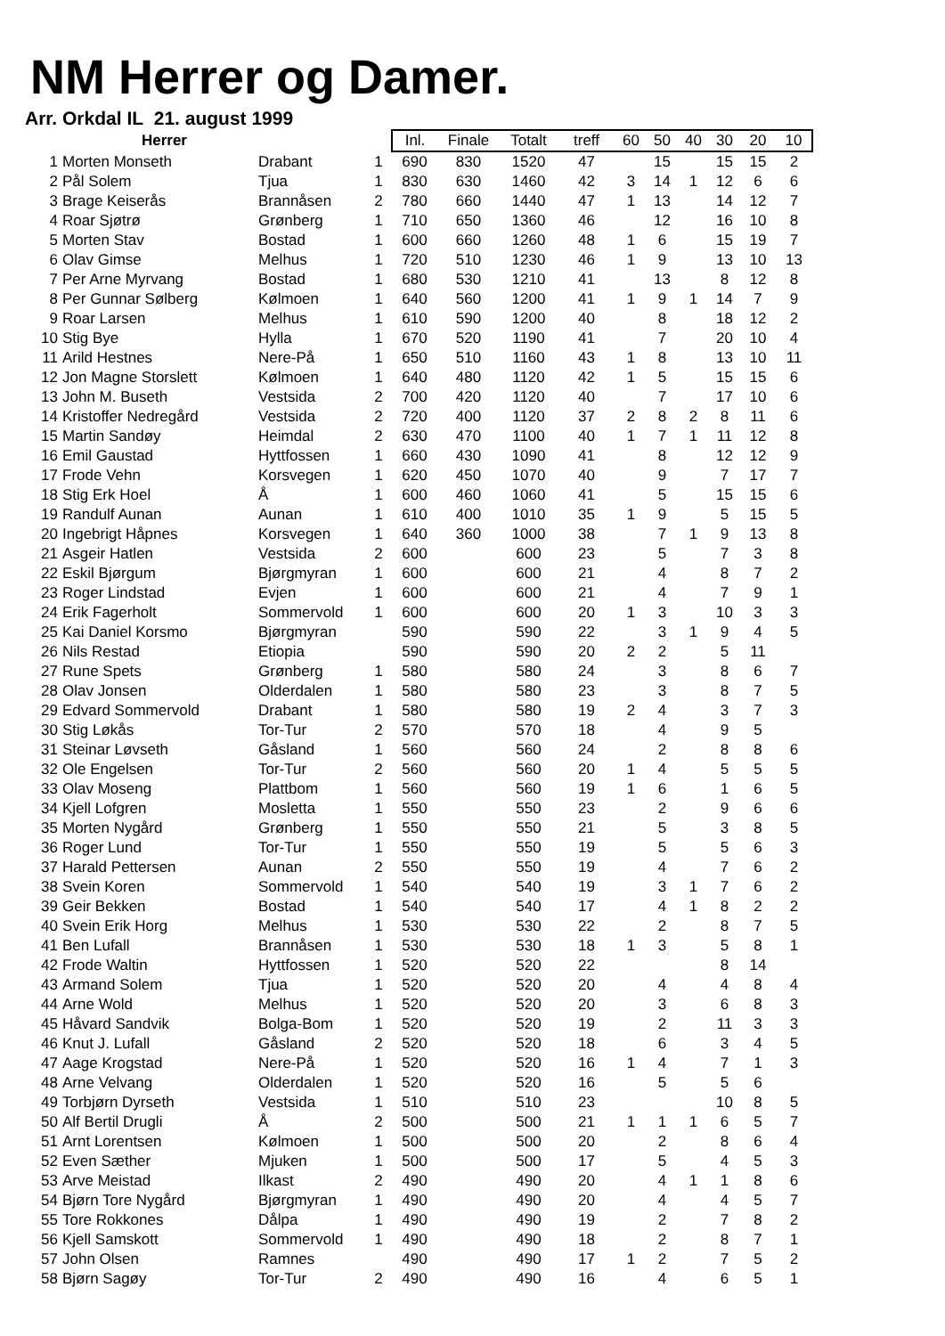NM Herrer og Damer.
Arr. Orkdal IL 21. august 1999
| Herrer | | | | Inl. | Finale | Totalt | treff | 60 | 50 | 40 | 30 | 20 | 10 |
| --- | --- | --- | --- | --- | --- | --- | --- | --- | --- | --- | --- | --- | --- |
| 1 | Morten Monseth | Drabant | 1 | 690 | 830 | 1520 | 47 | | 15 | | 15 | 15 | 2 |
| 2 | Pål Solem | Tjua | 1 | 830 | 630 | 1460 | 42 | 3 | 14 | 1 | 12 | 6 | 6 |
| 3 | Brage Keiserås | Brannåsen | 2 | 780 | 660 | 1440 | 47 | 1 | 13 | | 14 | 12 | 7 |
| 4 | Roar Sjøtrø | Grønberg | 1 | 710 | 650 | 1360 | 46 | | 12 | | 16 | 10 | 8 |
| 5 | Morten Stav | Bostad | 1 | 600 | 660 | 1260 | 48 | 1 | 6 | | 15 | 19 | 7 |
| 6 | Olav Gimse | Melhus | 1 | 720 | 510 | 1230 | 46 | 1 | 9 | | 13 | 10 | 13 |
| 7 | Per Arne Myrvang | Bostad | 1 | 680 | 530 | 1210 | 41 | | 13 | | 8 | 12 | 8 |
| 8 | Per Gunnar Sølberg | Kølmoen | 1 | 640 | 560 | 1200 | 41 | 1 | 9 | 1 | 14 | 7 | 9 |
| 9 | Roar Larsen | Melhus | 1 | 610 | 590 | 1200 | 40 | | 8 | | 18 | 12 | 2 |
| 10 | Stig Bye | Hylla | 1 | 670 | 520 | 1190 | 41 | | 7 | | 20 | 10 | 4 |
| 11 | Arild Hestnes | Nere-På | 1 | 650 | 510 | 1160 | 43 | 1 | 8 | | 13 | 10 | 11 |
| 12 | Jon Magne Storslett | Kølmoen | 1 | 640 | 480 | 1120 | 42 | 1 | 5 | | 15 | 15 | 6 |
| 13 | John M. Buseth | Vestsida | 2 | 700 | 420 | 1120 | 40 | | 7 | | 17 | 10 | 6 |
| 14 | Kristoffer Nedregård | Vestsida | 2 | 720 | 400 | 1120 | 37 | 2 | 8 | 2 | 8 | 11 | 6 |
| 15 | Martin Sandøy | Heimdal | 2 | 630 | 470 | 1100 | 40 | 1 | 7 | 1 | 11 | 12 | 8 |
| 16 | Emil Gaustad | Hyttfossen | 1 | 660 | 430 | 1090 | 41 | | 8 | | 12 | 12 | 9 |
| 17 | Frode Vehn | Korsvegen | 1 | 620 | 450 | 1070 | 40 | | 9 | | 7 | 17 | 7 |
| 18 | Stig Erk Hoel | Å | 1 | 600 | 460 | 1060 | 41 | | 5 | | 15 | 15 | 6 |
| 19 | Randulf Aunan | Aunan | 1 | 610 | 400 | 1010 | 35 | 1 | 9 | | 5 | 15 | 5 |
| 20 | Ingebrigt Håpnes | Korsvegen | 1 | 640 | 360 | 1000 | 38 | | 7 | 1 | 9 | 13 | 8 |
| 21 | Asgeir Hatlen | Vestsida | 2 | 600 | | 600 | 23 | | 5 | | 7 | 3 | 8 |
| 22 | Eskil Bjørgum | Bjørgmyran | 1 | 600 | | 600 | 21 | | 4 | | 8 | 7 | 2 |
| 23 | Roger Lindstad | Evjen | 1 | 600 | | 600 | 21 | | 4 | | 7 | 9 | 1 |
| 24 | Erik Fagerholt | Sommervold | 1 | 600 | | 600 | 20 | 1 | 3 | | 10 | 3 | 3 |
| 25 | Kai Daniel Korsmo | Bjørgmyran | | 590 | | 590 | 22 | | 3 | 1 | 9 | 4 | 5 |
| 26 | Nils Restad | Etiopia | | 590 | | 590 | 20 | 2 | 2 | | 5 | 11 | |
| 27 | Rune Spets | Grønberg | 1 | 580 | | 580 | 24 | | 3 | | 8 | 6 | 7 |
| 28 | Olav Jonsen | Olderdalen | 1 | 580 | | 580 | 23 | | 3 | | 8 | 7 | 5 |
| 29 | Edvard Sommervold | Drabant | 1 | 580 | | 580 | 19 | 2 | 4 | | 3 | 7 | 3 |
| 30 | Stig Løkås | Tor-Tur | 2 | 570 | | 570 | 18 | | 4 | | 9 | 5 | |
| 31 | Steinar Løvseth | Gåsland | 1 | 560 | | 560 | 24 | | 2 | | 8 | 8 | 6 |
| 32 | Ole Engelsen | Tor-Tur | 2 | 560 | | 560 | 20 | 1 | 4 | | 5 | 5 | 5 |
| 33 | Olav Moseng | Plattbom | 1 | 560 | | 560 | 19 | 1 | 6 | | 1 | 6 | 5 |
| 34 | Kjell Lofgren | Mosletta | 1 | 550 | | 550 | 23 | | 2 | | 9 | 6 | 6 |
| 35 | Morten Nygård | Grønberg | 1 | 550 | | 550 | 21 | | 5 | | 3 | 8 | 5 |
| 36 | Roger Lund | Tor-Tur | 1 | 550 | | 550 | 19 | | 5 | | 5 | 6 | 3 |
| 37 | Harald Pettersen | Aunan | 2 | 550 | | 550 | 19 | | 4 | | 7 | 6 | 2 |
| 38 | Svein Koren | Sommervold | 1 | 540 | | 540 | 19 | | 3 | 1 | 7 | 6 | 2 |
| 39 | Geir Bekken | Bostad | 1 | 540 | | 540 | 17 | | 4 | 1 | 8 | 2 | 2 |
| 40 | Svein Erik Horg | Melhus | 1 | 530 | | 530 | 22 | | 2 | | 8 | 7 | 5 |
| 41 | Ben Lufall | Brannåsen | 1 | 530 | | 530 | 18 | 1 | 3 | | 5 | 8 | 1 |
| 42 | Frode Waltin | Hyttfossen | 1 | 520 | | 520 | 22 | | | | 8 | 14 | |
| 43 | Armand Solem | Tjua | 1 | 520 | | 520 | 20 | | 4 | | 4 | 8 | 4 |
| 44 | Arne Wold | Melhus | 1 | 520 | | 520 | 20 | | 3 | | 6 | 8 | 3 |
| 45 | Håvard Sandvik | Bolga-Bom | 1 | 520 | | 520 | 19 | | 2 | | 11 | 3 | 3 |
| 46 | Knut J. Lufall | Gåsland | 2 | 520 | | 520 | 18 | | 6 | | 3 | 4 | 5 |
| 47 | Aage Krogstad | Nere-På | 1 | 520 | | 520 | 16 | 1 | 4 | | 7 | 1 | 3 |
| 48 | Arne Velvang | Olderdalen | 1 | 520 | | 520 | 16 | | 5 | | 5 | 6 | |
| 49 | Torbjørn Dyrseth | Vestsida | 1 | 510 | | 510 | 23 | | | | 10 | 8 | 5 |
| 50 | Alf Bertil Drugli | Å | 2 | 500 | | 500 | 21 | 1 | 1 | 1 | 6 | 5 | 7 |
| 51 | Arnt Lorentsen | Kølmoen | 1 | 500 | | 500 | 20 | | 2 | | 8 | 6 | 4 |
| 52 | Even Sæther | Mjuken | 1 | 500 | | 500 | 17 | | 5 | | 4 | 5 | 3 |
| 53 | Arve Meistad | Ilkast | 2 | 490 | | 490 | 20 | | 4 | 1 | 1 | 8 | 6 |
| 54 | Bjørn Tore Nygård | Bjørgmyran | 1 | 490 | | 490 | 20 | | 4 | | 4 | 5 | 7 |
| 55 | Tore Rokkones | Dålpa | 1 | 490 | | 490 | 19 | | 2 | | 7 | 8 | 2 |
| 56 | Kjell Samskott | Sommervold | 1 | 490 | | 490 | 18 | | 2 | | 8 | 7 | 1 |
| 57 | John Olsen | Ramnes | | 490 | | 490 | 17 | 1 | 2 | | 7 | 5 | 2 |
| 58 | Bjørn Sagøy | Tor-Tur | 2 | 490 | | 490 | 16 | | 4 | | 6 | 5 | 1 |